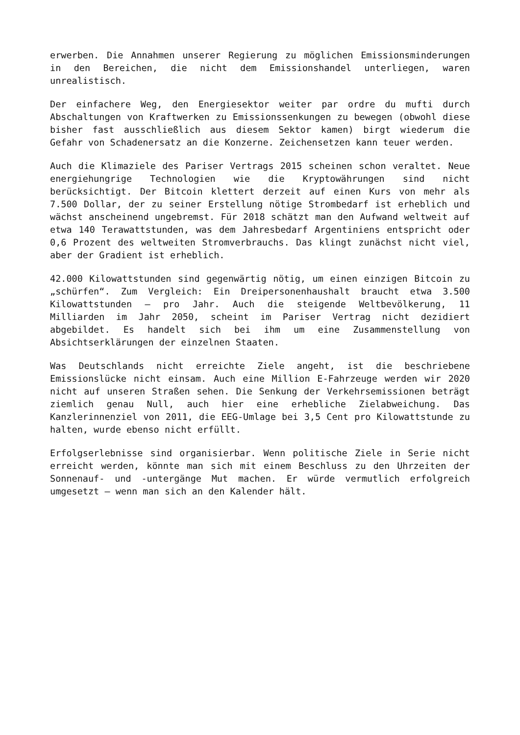erwerben. Die Annahmen unserer Regierung zu möglichen Emissionsminderungen in den Bereichen, die nicht dem Emissionshandel unterliegen, waren unrealistisch.
Der einfachere Weg, den Energiesektor weiter par ordre du mufti durch Abschaltungen von Kraftwerken zu Emissionssenkungen zu bewegen (obwohl diese bisher fast ausschließlich aus diesem Sektor kamen) birgt wiederum die Gefahr von Schadenersatz an die Konzerne. Zeichensetzen kann teuer werden.
Auch die Klimaziele des Pariser Vertrags 2015 scheinen schon veraltet. Neue energiehungrige Technologien wie die Kryptowährungen sind nicht berücksichtigt. Der Bitcoin klettert derzeit auf einen Kurs von mehr als 7.500 Dollar, der zu seiner Erstellung nötige Strombedarf ist erheblich und wächst anscheinend ungebremst. Für 2018 schätzt man den Aufwand weltweit auf etwa 140 Terawattstunden, was dem Jahresbedarf Argentiniens entspricht oder 0,6 Prozent des weltweiten Stromverbrauchs. Das klingt zunächst nicht viel, aber der Gradient ist erheblich.
42.000 Kilowattstunden sind gegenwärtig nötig, um einen einzigen Bitcoin zu „schürfen“. Zum Vergleich: Ein Dreipersonenhaushalt braucht etwa 3.500 Kilowattstunden – pro Jahr. Auch die steigende Weltbevölkerung, 11 Milliarden im Jahr 2050, scheint im Pariser Vertrag nicht dezidiert abgebildet. Es handelt sich bei ihm um eine Zusammenstellung von Absichtserklärungen der einzelnen Staaten.
Was Deutschlands nicht erreichte Ziele angeht, ist die beschriebene Emissionslücke nicht einsam. Auch eine Million E-Fahrzeuge werden wir 2020 nicht auf unseren Straßen sehen. Die Senkung der Verkehrsemissionen beträgt ziemlich genau Null, auch hier eine erhebliche Zielabweichung. Das Kanzlerinnenziel von 2011, die EEG-Umlage bei 3,5 Cent pro Kilowattstunde zu halten, wurde ebenso nicht erfüllt.
Erfolgserlebnisse sind organisierbar. Wenn politische Ziele in Serie nicht erreicht werden, könnte man sich mit einem Beschluss zu den Uhrzeiten der Sonnenauf- und -untergänge Mut machen. Er würde vermutlich erfolgreich umgesetzt – wenn man sich an den Kalender hält.